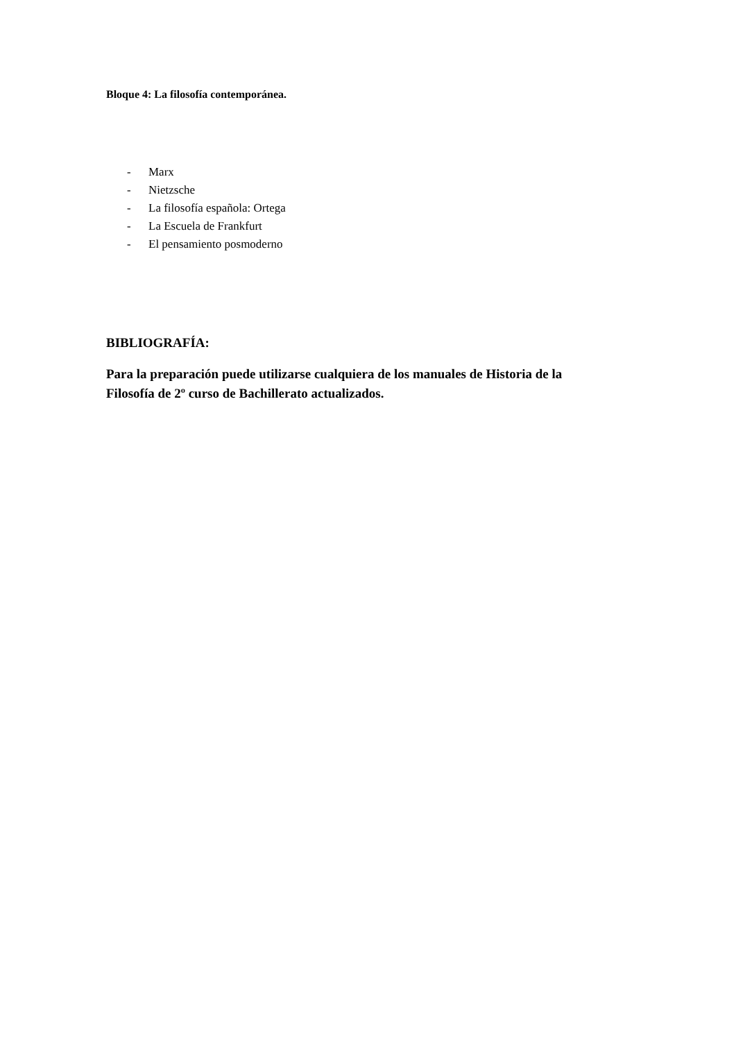Bloque 4: La filosofía contemporánea.
- Marx
- Nietzsche
- La filosofía española: Ortega
- La Escuela de Frankfurt
- El pensamiento posmoderno
BIBLIOGRAFÍA:
Para la preparación puede utilizarse cualquiera de los manuales de Historia de la Filosofía de 2º curso de Bachillerato actualizados.